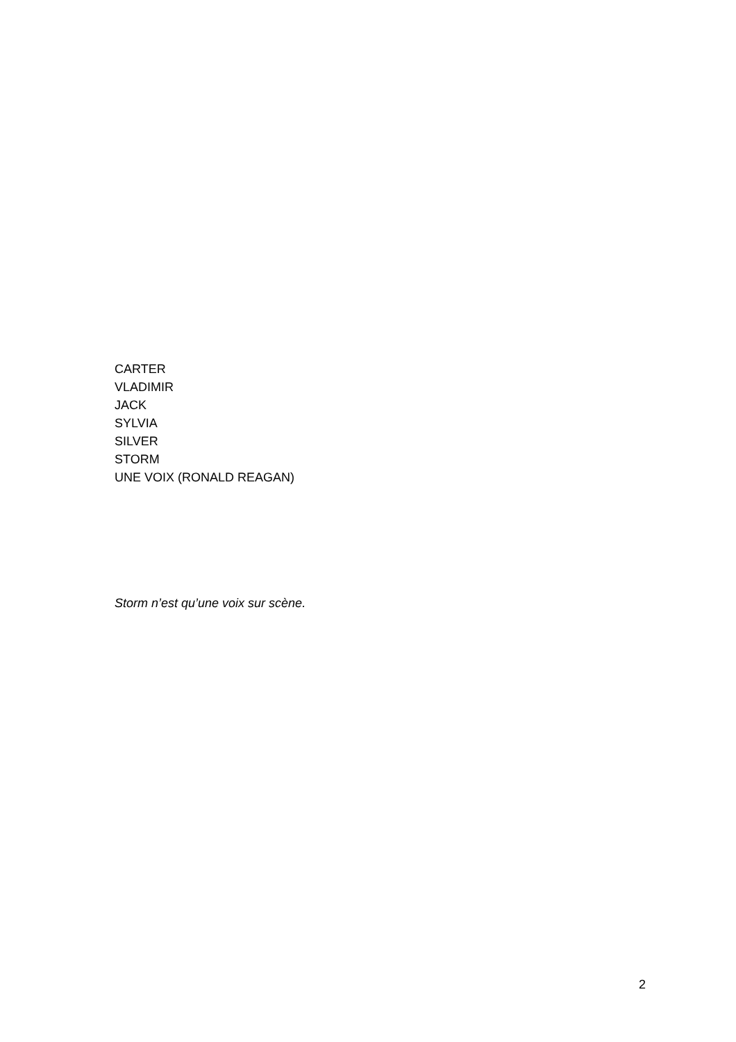CARTER
VLADIMIR
JACK
SYLVIA
SILVER
STORM
UNE VOIX (RONALD REAGAN)
Storm n’est qu’une voix sur scène.
2